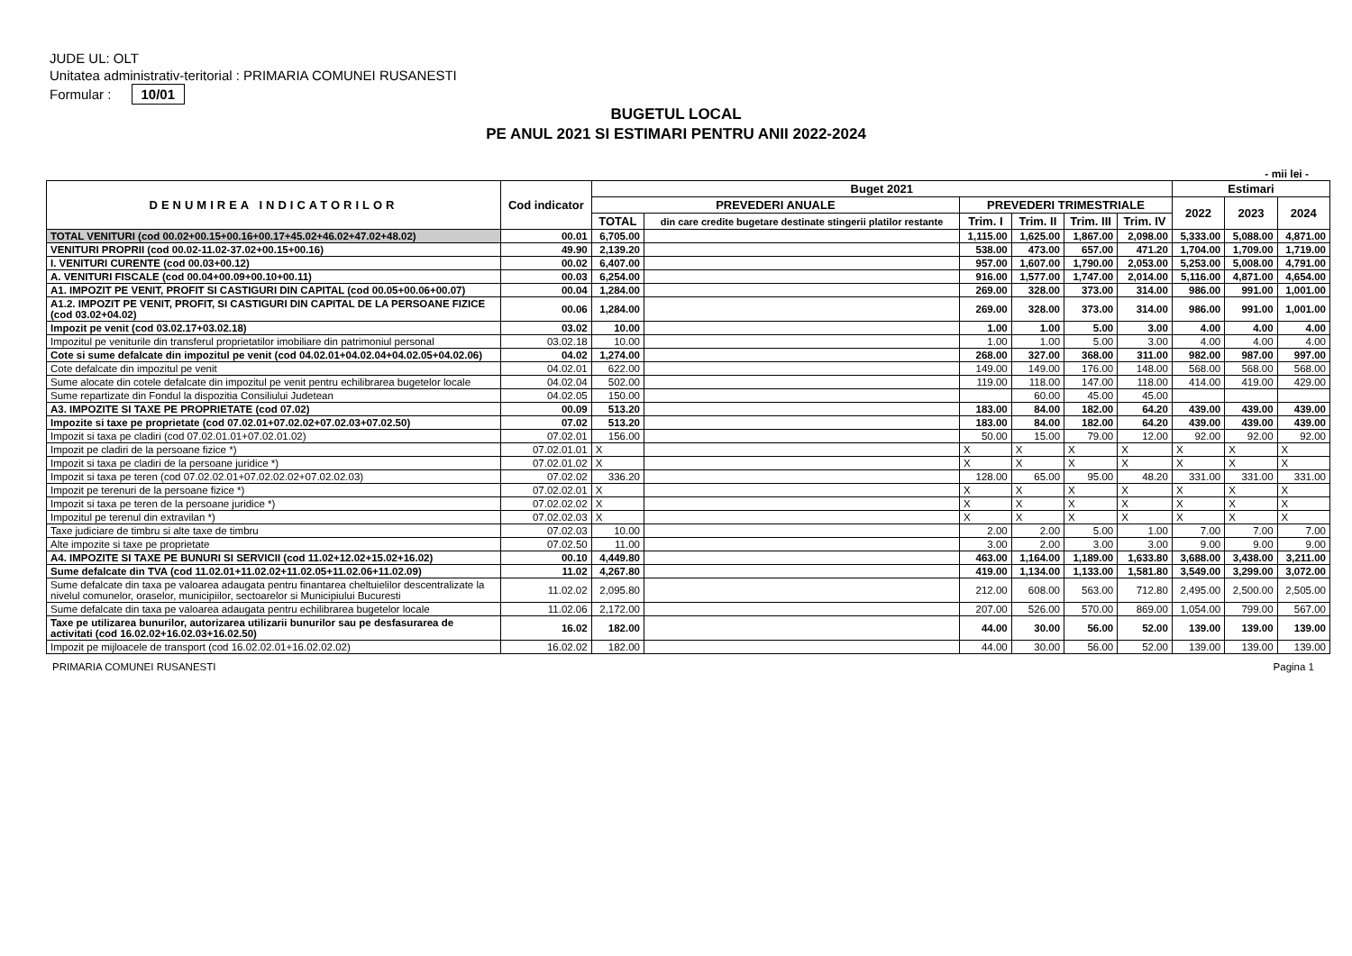JUDE UL: OLT
Unitatea administrativ-teritorial : PRIMARIA COMUNEI RUSANESTI
Formular : 10/01
BUGETUL LOCAL
PE ANUL 2021 SI ESTIMARI PENTRU ANII 2022-2024
- mii lei -
| DENUMIREA INDICATORILOR | Cod indicator | Buget 2021 | | | | | | Estimari | | |
| --- | --- | --- | --- | --- | --- | --- | --- | --- | --- | --- |
| | | PREVEDERI ANUALE | | PREVEDERI TRIMESTRIALE | | | | 2022 | 2023 | 2024 |
| | | TOTAL | din care credite bugetare destinate stingerii platilor restante | Trim. I | Trim. II | Trim. III | Trim. IV | | | |
| TOTAL VENITURI (cod 00.02+00.15+00.16+00.17+45.02+46.02+47.02+48.02) | 00.01 | 6,705.00 | | 1,115.00 | 1,625.00 | 1,867.00 | 2,098.00 | 5,333.00 | 5,088.00 | 4,871.00 |
| VENITURI PROPRII (cod 00.02-11.02-37.02+00.15+00.16) | 49.90 | 2,139.20 | | 538.00 | 473.00 | 657.00 | 471.20 | 1,704.00 | 1,709.00 | 1,719.00 |
| I. VENITURI CURENTE (cod 00.03+00.12) | 00.02 | 6,407.00 | | 957.00 | 1,607.00 | 1,790.00 | 2,053.00 | 5,253.00 | 5,008.00 | 4,791.00 |
| A. VENITURI FISCALE (cod 00.04+00.09+00.10+00.11) | 00.03 | 6,254.00 | | 916.00 | 1,577.00 | 1,747.00 | 2,014.00 | 5,116.00 | 4,871.00 | 4,654.00 |
| A1. IMPOZIT PE VENIT, PROFIT SI CASTIGURI DIN CAPITAL (cod 00.05+00.06+00.07) | 00.04 | 1,284.00 | | 269.00 | 328.00 | 373.00 | 314.00 | 986.00 | 991.00 | 1,001.00 |
| A1.2. IMPOZIT PE VENIT, PROFIT, SI CASTIGURI DIN CAPITAL DE LA PERSOANE FIZICE (cod 03.02+04.02) | 00.06 | 1,284.00 | | 269.00 | 328.00 | 373.00 | 314.00 | 986.00 | 991.00 | 1,001.00 |
| Impozit pe venit (cod 03.02.17+03.02.18) | 03.02 | 10.00 | | 1.00 | 1.00 | 5.00 | 3.00 | 4.00 | 4.00 | 4.00 |
| Impozitul pe veniturile din transferul proprietatilor imobiliare din patrimoniul personal | 03.02.18 | 10.00 | | 1.00 | 1.00 | 5.00 | 3.00 | 4.00 | 4.00 | 4.00 |
| Cote si sume defalcate din impozitul pe venit (cod 04.02.01+04.02.04+04.02.05+04.02.06) | 04.02 | 1,274.00 | | 268.00 | 327.00 | 368.00 | 311.00 | 982.00 | 987.00 | 997.00 |
| Cote defalcate din impozitul pe venit | 04.02.01 | 622.00 | | 149.00 | 149.00 | 176.00 | 148.00 | 568.00 | 568.00 | 568.00 |
| Sume alocate din cotele defalcate din impozitul pe venit pentru echilibrarea bugetelor locale | 04.02.04 | 502.00 | | 119.00 | 118.00 | 147.00 | 118.00 | 414.00 | 419.00 | 429.00 |
| Sume repartizate din Fondul la dispozitia Consiliului Judetean | 04.02.05 | 150.00 | | | 60.00 | 45.00 | 45.00 | | | |
| A3. IMPOZITE SI TAXE PE PROPRIETATE (cod 07.02) | 00.09 | 513.20 | | 183.00 | 84.00 | 182.00 | 64.20 | 439.00 | 439.00 | 439.00 |
| Impozite si taxe pe proprietate (cod 07.02.01+07.02.02+07.02.03+07.02.50) | 07.02 | 513.20 | | 183.00 | 84.00 | 182.00 | 64.20 | 439.00 | 439.00 | 439.00 |
| Impozit si taxa pe cladiri (cod 07.02.01.01+07.02.01.02) | 07.02.01 | 156.00 | | 50.00 | 15.00 | 79.00 | 12.00 | 92.00 | 92.00 | 92.00 |
| Impozit pe cladiri de la persoane fizice *) | 07.02.01.01 | X | | X | X | X | X | X | X | X |
| Impozit si taxa pe cladiri de la persoane juridice *) | 07.02.01.02 | X | | X | X | X | X | X | X | X |
| Impozit si taxa pe teren (cod 07.02.02.01+07.02.02.02+07.02.02.03) | 07.02.02 | 336.20 | | 128.00 | 65.00 | 95.00 | 48.20 | 331.00 | 331.00 | 331.00 |
| Impozit pe terenuri de la persoane fizice *) | 07.02.02.01 | X | | X | X | X | X | X | X | X |
| Impozit si taxa pe teren de la persoane juridice *) | 07.02.02.02 | X | | X | X | X | X | X | X | X |
| Impozitul pe terenul din extravilan *) | 07.02.02.03 | X | | X | X | X | X | X | X | X |
| Taxe judiciare de timbru si alte taxe de timbru | 07.02.03 | 10.00 | | 2.00 | 2.00 | 5.00 | 1.00 | 7.00 | 7.00 | 7.00 |
| Alte impozite si taxe pe proprietate | 07.02.50 | 11.00 | | 3.00 | 2.00 | 3.00 | 3.00 | 9.00 | 9.00 | 9.00 |
| A4. IMPOZITE SI TAXE PE BUNURI SI SERVICII (cod 11.02+12.02+15.02+16.02) | 00.10 | 4,449.80 | | 463.00 | 1,164.00 | 1,189.00 | 1,633.80 | 3,688.00 | 3,438.00 | 3,211.00 |
| Sume defalcate din TVA (cod 11.02.01+11.02.02+11.02.05+11.02.06+11.02.09) | 11.02 | 4,267.80 | | 419.00 | 1,134.00 | 1,133.00 | 1,581.80 | 3,549.00 | 3,299.00 | 3,072.00 |
| Sume defalcate din taxa pe valoarea adaugata pentru finantarea cheltuielilor descentralizate la nivelul comunelor, oraselor, municipiilor, sectoarelor si Municipiului Bucuresti | 11.02.02 | 2,095.80 | | 212.00 | 608.00 | 563.00 | 712.80 | 2,495.00 | 2,500.00 | 2,505.00 |
| Sume defalcate din taxa pe valoarea adaugata pentru echilibrarea bugetelor locale | 11.02.06 | 2,172.00 | | 207.00 | 526.00 | 570.00 | 869.00 | 1,054.00 | 799.00 | 567.00 |
| Taxe pe utilizarea bunurilor, autorizarea utilizarii bunurilor sau pe desfasurarea de activitati (cod 16.02.02+16.02.03+16.02.50) | 16.02 | 182.00 | | 44.00 | 30.00 | 56.00 | 52.00 | 139.00 | 139.00 | 139.00 |
| Impozit pe mijloacele de transport (cod 16.02.02.01+16.02.02.02) | 16.02.02 | 182.00 | | 44.00 | 30.00 | 56.00 | 52.00 | 139.00 | 139.00 | 139.00 |
PRIMARIA COMUNEI RUSANESTI Pagina 1